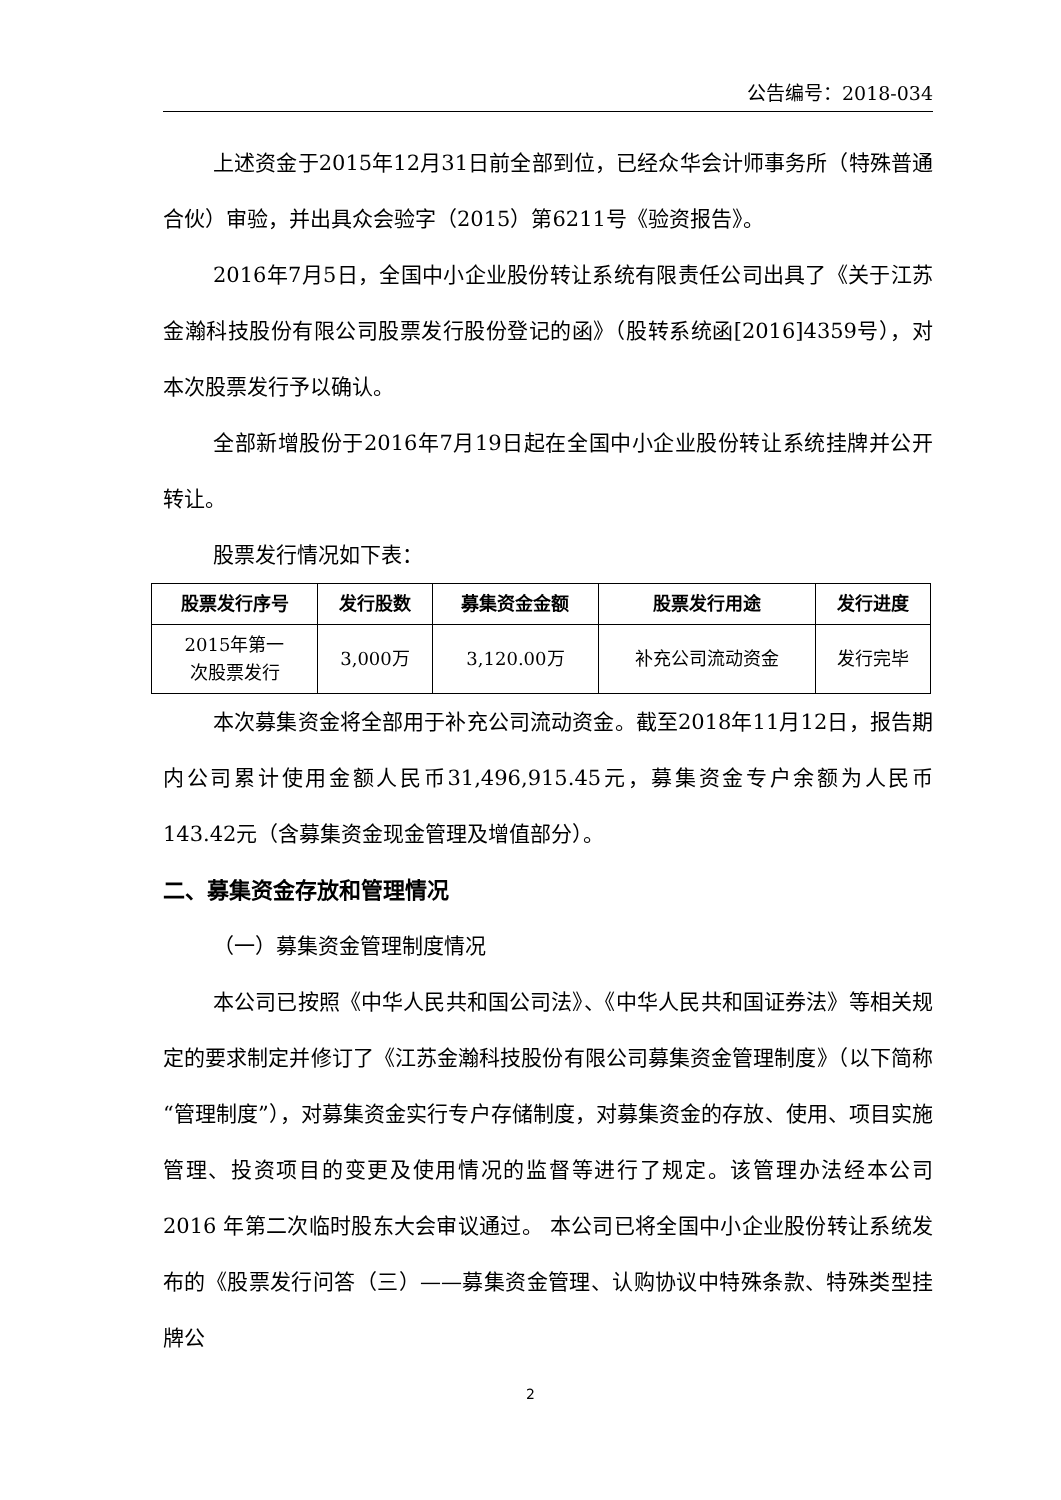公告编号：2018-034
上述资金于2015年12月31日前全部到位，已经众华会计师事务所（特殊普通合伙）审验，并出具众会验字（2015）第6211号《验资报告》。
2016年7月5日，全国中小企业股份转让系统有限责任公司出具了《关于江苏金瀚科技股份有限公司股票发行股份登记的函》（股转系统函[2016]4359号），对本次股票发行予以确认。
全部新增股份于2016年7月19日起在全国中小企业股份转让系统挂牌并公开转让。
股票发行情况如下表：
| 股票发行序号 | 发行股数 | 募集资金金额 | 股票发行用途 | 发行进度 |
| --- | --- | --- | --- | --- |
| 2015年第一 次股票发行 | 3,000万 | 3,120.00万 | 补充公司流动资金 | 发行完毕 |
本次募集资金将全部用于补充公司流动资金。截至2018年11月12日，报告期内公司累计使用金额人民币31,496,915.45元，募集资金专户余额为人民币 143.42元（含募集资金现金管理及增值部分）。
二、募集资金存放和管理情况
（一）募集资金管理制度情况
本公司已按照《中华人民共和国公司法》、《中华人民共和国证券法》等相关规定的要求制定并修订了《江苏金瀚科技股份有限公司募集资金管理制度》（以下简称“管理制度”），对募集资金实行专户存储制度，对募集资金的存放、使用、项目实施管理、投资项目的变更及使用情况的监督等进行了规定。该管理办法经本公司 2016 年第二次临时股东大会审议通过。 本公司已将全国中小企业股份转让系统发布的《股票发行问答（三）——募集资金管理、认购协议中特殊条款、特殊类型挂牌公
2